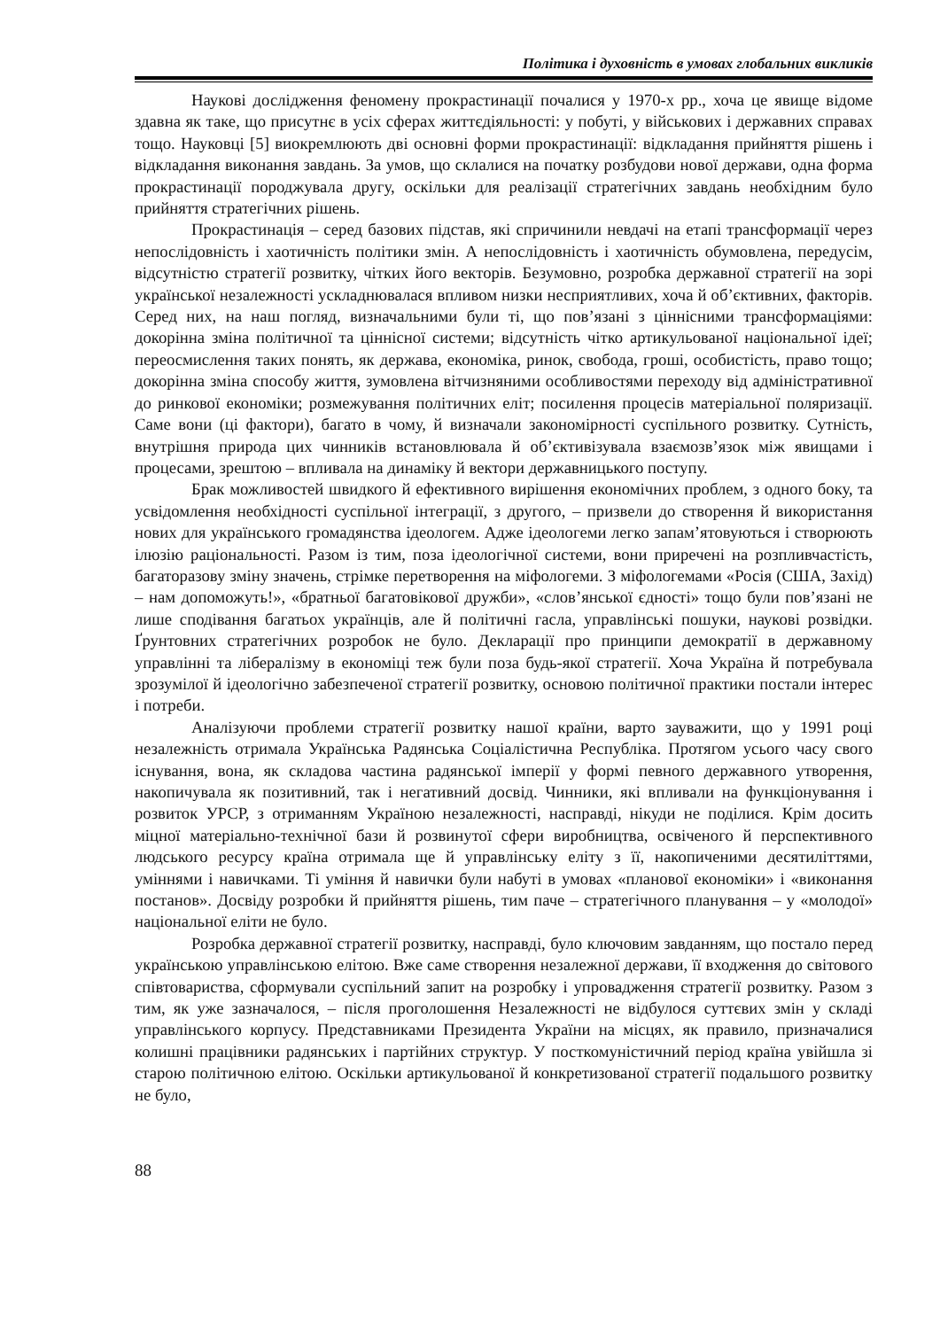Політика і духовність в умовах глобальних викликів
Наукові дослідження феномену прокрастинації почалися у 1970-х рр., хоча це явище відоме здавна як таке, що присутнє в усіх сферах життєдіяльності: у побуті, у військових і державних справах тощо. Науковці [5] виокремлюють дві основні форми прокрастинації: відкладання прийняття рішень і відкладання виконання завдань. За умов, що склалися на початку розбудови нової держави, одна форма прокрастинації породжувала другу, оскільки для реалізації стратегічних завдань необхідним було прийняття стратегічних рішень.
Прокрастинація – серед базових підстав, які спричинили невдачі на етапі трансформації через непослідовність і хаотичність політики змін. А непослідовність і хаотичність обумовлена, передусім, відсутністю стратегії розвитку, чітких його векторів. Безумовно, розробка державної стратегії на зорі української незалежності ускладнювалася впливом низки несприятливих, хоча й об’єктивних, факторів. Серед них, на наш погляд, визначальними були ті, що пов’язані з ціннісними трансформаціями: докорінна зміна політичної та ціннісної системи; відсутність чітко артикульованої національної ідеї; переосмислення таких понять, як держава, економіка, ринок, свобода, гроші, особистість, право тощо; докорінна зміна способу життя, зумовлена вітчизняними особливостями переходу від адміністративної до ринкової економіки; розмежування політичних еліт; посилення процесів матеріальної поляризації. Саме вони (ці фактори), багато в чому, й визначали закономірності суспільного розвитку. Сутність, внутрішня природа цих чинників встановлювала й об’єктивізувала взаємозв’язок між явищами і процесами, зрештою – впливала на динаміку й вектори державницького поступу.
Брак можливостей швидкого й ефективного вирішення економічних проблем, з одного боку, та усвідомлення необхідності суспільної інтеграції, з другого, – призвели до створення й використання нових для українського громадянства ідеологем. Адже ідеологеми легко запам’ятовуються і створюють ілюзію раціональності. Разом із тим, поза ідеологічної системи, вони приречені на розпливчастість, багаторазову зміну значень, стрімке перетворення на міфологеми. З міфологемами «Росія (США, Захід) – нам допоможуть!», «братньої багатовікової дружби», «слов’янської єдності» тощо були пов’язані не лише сподівання багатьох українців, але й політичні гасла, управлінські пошуки, наукові розвідки. Ґрунтовних стратегічних розробок не було. Декларації про принципи демократії в державному управлінні та лібералізму в економіці теж були поза будь-якої стратегії. Хоча Україна й потребувала зрозумілої й ідеологічно забезпеченої стратегії розвитку, основою політичної практики постали інтерес і потреби.
Аналізуючи проблеми стратегії розвитку нашої країни, варто зауважити, що у 1991 році незалежність отримала Українська Радянська Соціалістична Республіка. Протягом усього часу свого існування, вона, як складова частина радянської імперії у формі певного державного утворення, накопичувала як позитивний, так і негативний досвід. Чинники, які впливали на функціонування і розвиток УРСР, з отриманням Україною незалежності, насправді, нікуди не поділися. Крім досить міцної матеріально-технічної бази й розвинутої сфери виробництва, освіченого й перспективного людського ресурсу країна отримала ще й управлінську еліту з її, накопиченими десятиліттями, уміннями і навичками. Ті уміння й навички були набуті в умовах «планової економіки» і «виконання постанов». Досвіду розробки й прийняття рішень, тим паче – стратегічного планування – у «молодої» національної еліти не було.
Розробка державної стратегії розвитку, насправді, було ключовим завданням, що постало перед українською управлінською елітою. Вже саме створення незалежної держави, її входження до світового співтовариства, сформували суспільний запит на розробку і упровадження стратегії розвитку. Разом з тим, як уже зазначалося, – після проголошення Незалежності не відбулося суттєвих змін у складі управлінського корпусу. Представниками Президента України на місцях, як правило, призначалися колишні працівники радянських і партійних структур. У посткомуністичний період країна увійшла зі старою політичною елітою. Оскільки артикульованої й конкретизованої стратегії подальшого розвитку не було,
88